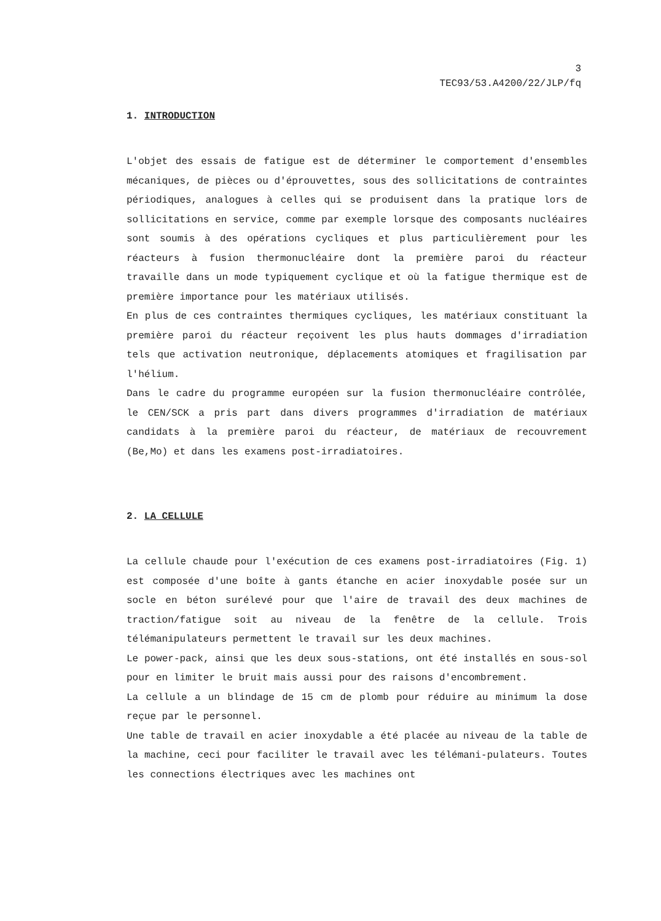3
TEC93/53.A4200/22/JLP/fq
1. INTRODUCTION
L'objet des essais de fatigue est de déterminer le comportement d'ensembles mécaniques, de pièces ou d'éprouvettes, sous des sollicitations de contraintes périodiques, analogues à celles qui se produisent dans la pratique lors de sollicitations en service, comme par exemple lorsque des composants nucléaires sont soumis à des opérations cycliques et plus particulièrement pour les réacteurs à fusion thermonucléaire dont la première paroi du réacteur travaille dans un mode typiquement cyclique et où la fatigue thermique est de première importance pour les matériaux utilisés.
En plus de ces contraintes thermiques cycliques, les matériaux constituant la première paroi du réacteur reçoivent les plus hauts dommages d'irradiation tels que activation neutronique, déplacements atomiques et fragilisation par l'hélium.
Dans le cadre du programme européen sur la fusion thermonucléaire contrôlée, le CEN/SCK a pris part dans divers programmes d'irradiation de matériaux candidats à la première paroi du réacteur, de matériaux de recouvrement (Be,Mo) et dans les examens post-irradiatoires.
2. LA CELLULE
La cellule chaude pour l'exécution de ces examens post-irradiatoires (Fig. 1) est composée d'une boîte à gants étanche en acier inoxydable posée sur un socle en béton surélevé pour que l'aire de travail des deux machines de traction/fatigue soit au niveau de la fenêtre de la cellule. Trois télémanipulateurs permettent le travail sur les deux machines.
Le power-pack, ainsi que les deux sous-stations, ont été installés en sous-sol pour en limiter le bruit mais aussi pour des raisons d'encombrement.
La cellule a un blindage de 15 cm de plomb pour réduire au minimum la dose reçue par le personnel.
Une table de travail en acier inoxydable a été placée au niveau de la table de la machine, ceci pour faciliter le travail avec les télémani-pulateurs. Toutes les connections électriques avec les machines ont